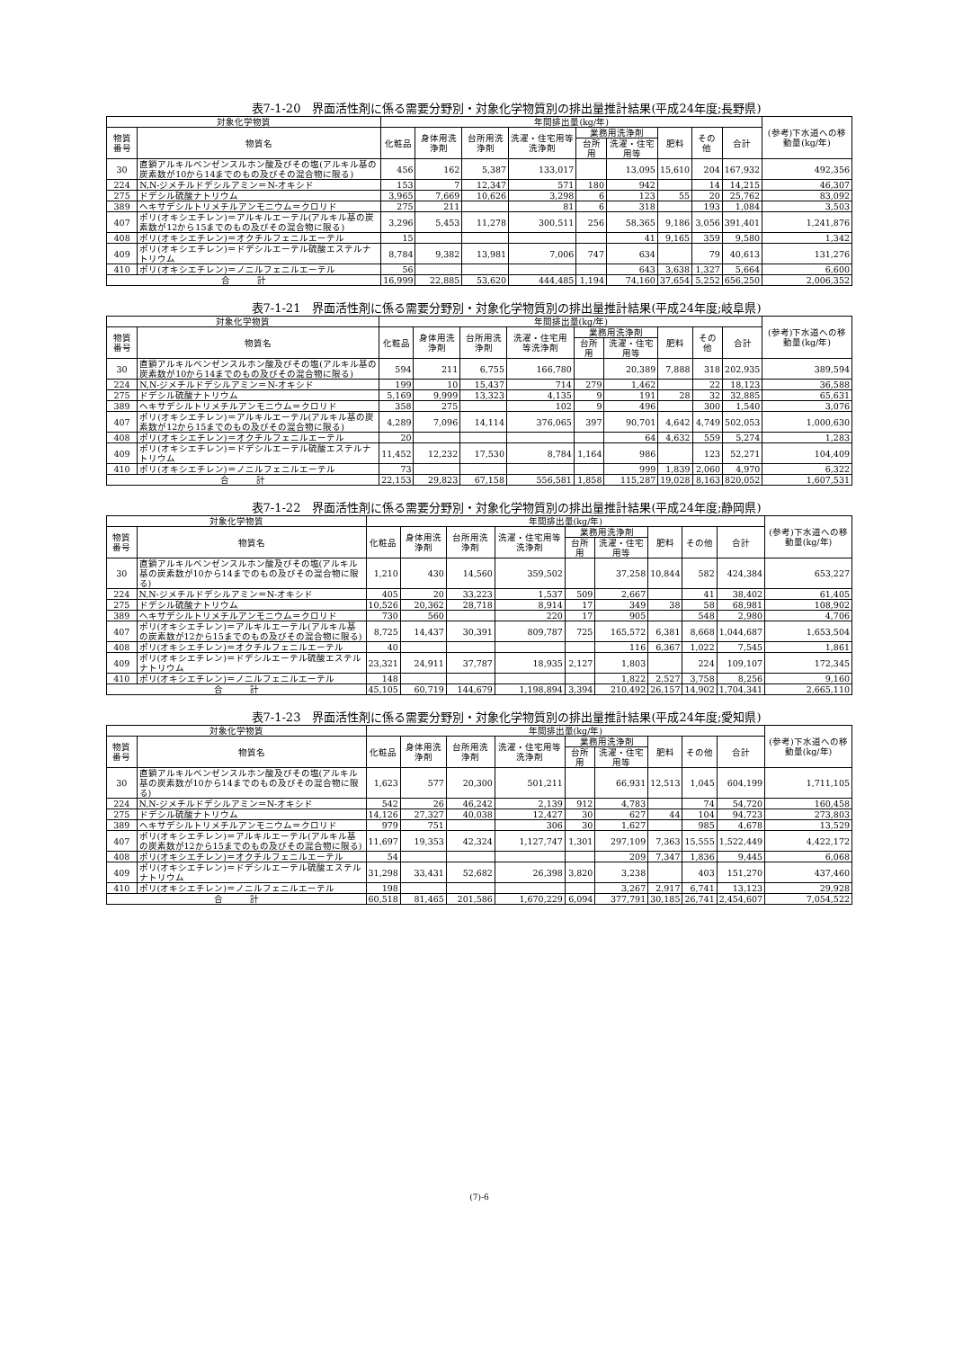表7-1-20　界面活性剤に係る需要分野別・対象化学物質別の排出量推計結果(平成24年度;長野県)
| 対象化学物質 | | 年間排出量(kg/年) | | | | | | | | | (参考)下水道への移動量(kg/年) |
| --- | --- | --- | --- | --- | --- | --- | --- | --- | --- | --- | --- |
| 物質番号 | 物質名 | 化粧品 | 身体用洗浄剤 | 台所用洗浄剤 | 洗濯・住宅用等洗浄剤 | 業務用洗浄剤 | | 肥料 | その他 | 合計 | |
| | | | | | | 台所用 | 洗濯・住宅用等 | | | | |
| 30 | 直鎖アルキルベンゼンスルホン酸及びその塩(アルキル基の炭素数が10から14までのもの及びその混合物に限る) | 456 | 162 | 5,387 | 133,017 | | 13,095 | 15,610 | 204 | 167,932 | 492,356 |
| 224 | N,N-ジメチルドデシルアミン＝N-オキシド | 153 | 7 | 12,347 | 571 | 180 | 942 | | 14 | 14,215 | 46,307 |
| 275 | ドデシル硫酸ナトリウム | 3,965 | 7,669 | 10,626 | 3,298 | 6 | 123 | 55 | 20 | 25,762 | 83,092 |
| 389 | ヘキサデシルトリメチルアンモニウム＝クロリド | 275 | 211 | | 81 | 6 | 318 | | 193 | 1,084 | 3,503 |
| 407 | ポリ(オキシエチレン)＝アルキルエーテル(アルキル基の炭素数が12から15までのもの及びその混合物に限る) | 3,296 | 5,453 | 11,278 | 300,511 | 256 | 58,365 | 9,186 | 3,056 | 391,401 | 1,241,876 |
| 408 | ポリ(オキシエチレン)＝オクチルフェニルエーテル | 15 | | | | | 41 | 9,165 | 359 | 9,580 | 1,342 |
| 409 | ポリ(オキシエチレン)＝ドデシルエーテル硫酸エステルナトリウム | 8,784 | 9,382 | 13,981 | 7,006 | 747 | 634 | | 79 | 40,613 | 131,276 |
| 410 | ポリ(オキシエチレン)＝ノニルフェニルエーテル | 56 | | | | | 643 | 3,638 | 1,327 | 5,664 | 6,600 |
| 合 計 | | 16,999 | 22,885 | 53,620 | 444,485 | 1,194 | 74,160 | 37,654 | 5,252 | 656,250 | 2,006,352 |
表7-1-21　界面活性剤に係る需要分野別・対象化学物質別の排出量推計結果(平成24年度;岐阜県)
| 対象化学物質 | | 年間排出量(kg/年) | | | | | | | | | (参考)下水道への移動量(kg/年) |
| --- | --- | --- | --- | --- | --- | --- | --- | --- | --- | --- | --- |
| 物質番号 | 物質名 | 化粧品 | 身体用洗浄剤 | 台所用洗浄剤 | 洗濯・住宅用等洗浄剤 | 業務用洗浄剤 | | 肥料 | その他 | 合計 | |
| | | | | | | 台所用 | 洗濯・住宅用等 | | | | |
| 30 | 直鎖アルキルベンゼンスルホン酸及びその塩(アルキル基の炭素数が10から14までのもの及びその混合物に限る) | 594 | 211 | 6,755 | 166,780 | | 20,389 | 7,888 | 318 | 202,935 | 389,594 |
| 224 | N,N-ジメチルドデシルアミン＝N-オキシド | 199 | 10 | 15,437 | 714 | 279 | 1,462 | | 22 | 18,123 | 36,588 |
| 275 | ドデシル硫酸ナトリウム | 5,169 | 9,999 | 13,323 | 4,135 | 9 | 191 | 28 | 32 | 32,885 | 65,631 |
| 389 | ヘキサデシルトリメチルアンモニウム＝クロリド | 358 | 275 | | 102 | 9 | 496 | | 300 | 1,540 | 3,076 |
| 407 | ポリ(オキシエチレン)＝アルキルエーテル(アルキル基の炭素数が12から15までのもの及びその混合物に限る) | 4,289 | 7,096 | 14,114 | 376,065 | 397 | 90,701 | 4,642 | 4,749 | 502,053 | 1,000,630 |
| 408 | ポリ(オキシエチレン)＝オクチルフェニルエーテル | 20 | | | | | 64 | 4,632 | 559 | 5,274 | 1,283 |
| 409 | ポリ(オキシエチレン)＝ドデシルエーテル硫酸エステルナトリウム | 11,452 | 12,232 | 17,530 | 8,784 | 1,164 | 986 | | 123 | 52,271 | 104,409 |
| 410 | ポリ(オキシエチレン)＝ノニルフェニルエーテル | 73 | | | | | 999 | 1,839 | 2,060 | 4,970 | 6,322 |
| 合 計 | | 22,153 | 29,823 | 67,158 | 556,581 | 1,858 | 115,287 | 19,028 | 8,163 | 820,052 | 1,607,531 |
表7-1-22　界面活性剤に係る需要分野別・対象化学物質別の排出量推計結果(平成24年度;静岡県)
| 対象化学物質 | | 年間排出量(kg/年) | | | | | | | | | (参考)下水道への移動量(kg/年) |
| --- | --- | --- | --- | --- | --- | --- | --- | --- | --- | --- | --- |
| 物質番号 | 物質名 | 化粧品 | 身体用洗浄剤 | 台所用洗浄剤 | 洗濯・住宅用等洗浄剤 | 業務用洗浄剤 | | 肥料 | その他 | 合計 | |
| | | | | | | 台所用 | 洗濯・住宅用等 | | | | |
| 30 | 直鎖アルキルベンゼンスルホン酸及びその塩(アルキル基の炭素数が10から14までのもの及びその混合物に限る) | 1,210 | 430 | 14,560 | 359,502 | | 37,258 | 10,844 | 582 | 424,384 | 653,227 |
| 224 | N,N-ジメチルドデシルアミン＝N-オキシド | 405 | 20 | 33,223 | 1,537 | 509 | 2,667 | | 41 | 38,402 | 61,405 |
| 275 | ドデシル硫酸ナトリウム | 10,526 | 20,362 | 28,718 | 8,914 | 17 | 349 | 38 | 58 | 68,981 | 108,902 |
| 389 | ヘキサデシルトリメチルアンモニウム＝クロリド | 730 | 560 | | 220 | 17 | 905 | | 548 | 2,980 | 4,706 |
| 407 | ポリ(オキシエチレン)＝アルキルエーテル(アルキル基の炭素数が12から15までのもの及びその混合物に限る) | 8,725 | 14,437 | 30,391 | 809,787 | 725 | 165,572 | 6,381 | 8,668 | 1,044,687 | 1,653,504 |
| 408 | ポリ(オキシエチレン)＝オクチルフェニルエーテル | 40 | | | | | 116 | 6,367 | 1,022 | 7,545 | 1,861 |
| 409 | ポリ(オキシエチレン)＝ドデシルエーテル硫酸エステルナトリウム | 23,321 | 24,911 | 37,787 | 18,935 | 2,127 | 1,803 | | 224 | 109,107 | 172,345 |
| 410 | ポリ(オキシエチレン)＝ノニルフェニルエーテル | 148 | | | | | 1,822 | 2,527 | 3,758 | 8,256 | 9,160 |
| 合 計 | | 45,105 | 60,719 | 144,679 | 1,198,894 | 3,394 | 210,492 | 26,157 | 14,902 | 1,704,341 | 2,665,110 |
表7-1-23　界面活性剤に係る需要分野別・対象化学物質別の排出量推計結果(平成24年度;愛知県)
| 対象化学物質 | | 年間排出量(kg/年) | | | | | | | | | (参考)下水道への移動量(kg/年) |
| --- | --- | --- | --- | --- | --- | --- | --- | --- | --- | --- | --- |
| 物質番号 | 物質名 | 化粧品 | 身体用洗浄剤 | 台所用洗浄剤 | 洗濯・住宅用等洗浄剤 | 業務用洗浄剤 | | 肥料 | その他 | 合計 | |
| | | | | | | 台所用 | 洗濯・住宅用等 | | | | |
| 30 | 直鎖アルキルベンゼンスルホン酸及びその塩(アルキル基の炭素数が10から14までのもの及びその混合物に限る) | 1,623 | 577 | 20,300 | 501,211 | | 66,931 | 12,513 | 1,045 | 604,199 | 1,711,105 |
| 224 | N,N-ジメチルドデシルアミン＝N-オキシド | 542 | 26 | 46,242 | 2,139 | 912 | 4,783 | | 74 | 54,720 | 160,458 |
| 275 | ドデシル硫酸ナトリウム | 14,126 | 27,327 | 40,038 | 12,427 | 30 | 627 | 44 | 104 | 94,723 | 273,803 |
| 389 | ヘキサデシルトリメチルアンモニウム＝クロリド | 979 | 751 | | 306 | 30 | 1,627 | | 985 | 4,678 | 13,529 |
| 407 | ポリ(オキシエチレン)＝アルキルエーテル(アルキル基の炭素数が12から15までのもの及びその混合物に限る) | 11,697 | 19,353 | 42,324 | 1,127,747 | 1,301 | 297,109 | 7,363 | 15,555 | 1,522,449 | 4,422,172 |
| 408 | ポリ(オキシエチレン)＝オクチルフェニルエーテル | 54 | | | | | 209 | 7,347 | 1,836 | 9,445 | 6,068 |
| 409 | ポリ(オキシエチレン)＝ドデシルエーテル硫酸エステルナトリウム | 31,298 | 33,431 | 52,682 | 26,398 | 3,820 | 3,238 | | 403 | 151,270 | 437,460 |
| 410 | ポリ(オキシエチレン)＝ノニルフェニルエーテル | 198 | | | | | 3,267 | 2,917 | 6,741 | 13,123 | 29,928 |
| 合 計 | | 60,518 | 81,465 | 201,586 | 1,670,229 | 6,094 | 377,791 | 30,185 | 26,741 | 2,454,607 | 7,054,522 |
(7)-6